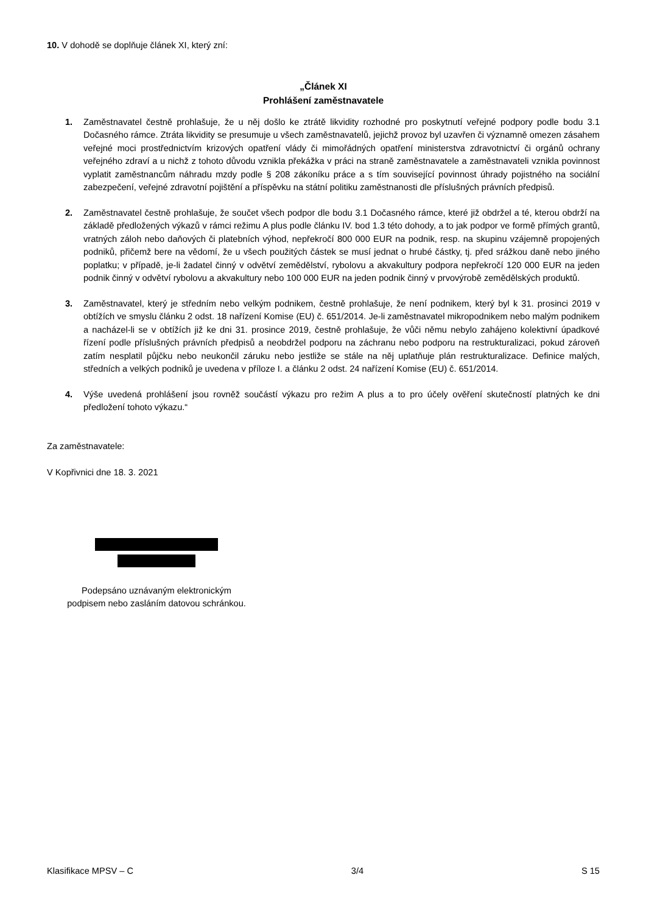10. V dohodě se doplňuje článek XI, který zní:
„Článek XI
Prohlášení zaměstnavatele
1. Zaměstnavatel čestně prohlašuje, že u něj došlo ke ztrátě likvidity rozhodné pro poskytnutí veřejné podpory podle bodu 3.1 Dočasného rámce. Ztráta likvidity se presumuje u všech zaměstnavatelů, jejichž provoz byl uzavřen či významně omezen zásahem veřejné moci prostřednictvím krizových opatření vlády či mimořádných opatření ministerstva zdravotnictví či orgánů ochrany veřejného zdraví a u nichž z tohoto důvodu vznikla překážka v práci na straně zaměstnavatele a zaměstnavateli vznikla povinnost vyplatit zaměstnancům náhradu mzdy podle § 208 zákoníku práce a s tím související povinnost úhrady pojistného na sociální zabezpečení, veřejné zdravotní pojištění a příspěvku na státní politiku zaměstnanosti dle příslušných právních předpisů.
2. Zaměstnavatel čestně prohlašuje, že součet všech podpor dle bodu 3.1 Dočasného rámce, které již obdržel a té, kterou obdrží na základě předložených výkazů v rámci režimu A plus podle článku IV. bod 1.3 této dohody, a to jak podpor ve formě přímých grantů, vratných záloh nebo daňových či platebních výhod, nepřekročí 800 000 EUR na podnik, resp. na skupinu vzájemně propojených podniků, přičemž bere na vědomí, že u všech použitých částek se musí jednat o hrubé částky, tj. před srážkou daně nebo jiného poplatku; v případě, je-li žadatel činný v odvětví zemědělství, rybolovu a akvakultury podpora nepřekročí 120 000 EUR na jeden podnik činný v odvětví rybolovu a akvakultury nebo 100 000 EUR na jeden podnik činný v prvovýrobě zemědělských produktů.
3. Zaměstnavatel, který je středním nebo velkým podnikem, čestně prohlašuje, že není podnikem, který byl k 31. prosinci 2019 v obtížích ve smyslu článku 2 odst. 18 nařízení Komise (EU) č. 651/2014. Je-li zaměstnavatel mikropodnikem nebo malým podnikem a nacházel-li se v obtížích již ke dni 31. prosince 2019, čestně prohlašuje, že vůči němu nebylo zahájeno kolektivní úpadkové řízení podle příslušných právních předpisů a neobdržel podporu na záchranu nebo podporu na restrukturalizaci, pokud zároveň zatím nesplatil půjčku nebo neukončil záruku nebo jestliže se stále na něj uplatňuje plán restrukturalizace. Definice malých, středních a velkých podniků je uvedena v příloze I. a článku 2 odst. 24 nařízení Komise (EU) č. 651/2014.
4. Výše uvedená prohlášení jsou rovněž součástí výkazu pro režim A plus a to pro účely ověření skutečností platných ke dni předložení tohoto výkazu.“
Za zaměstnavatele:
V Kopřivnici dne 18. 3. 2021
Podepsáno uznávaným elektronickým
podpisem nebo zasláním datovou schránkou.
Klasifikace MPSV – C 3/4 S 15